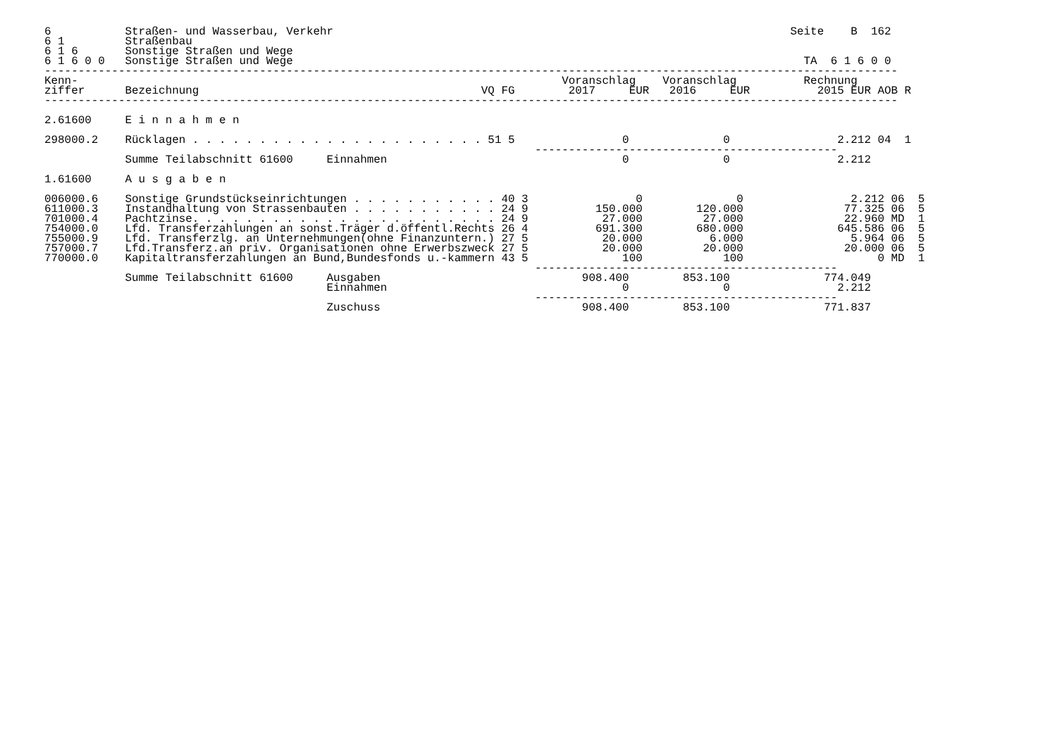6           Straßen- und Wasserbau, Verkehr                                                                    Seite    B  162
6 1         Straßenbau
6 1 6       Sonstige Straßen und Wege
6 1 6 0 0   Sonstige Straßen und Wege                                                                            TA  6 1 6 0 0
-------------------------------------------------------------------------------------------------------------------------------
Kenn-                                                                        Voranschlag    Voranschlag          Rechnung
ziffer      Bezeichnung                                          VQ FG        2017     EUR   2016     EUR          2015 EUR AOB R
-------------------------------------------------------------------------------------------------------------------------------

2.61600     E i n n a h m e n

298000.2    Rücklagen . . . . . . . . . . . . . . . . . . . . . . 51 5                0              0                2.212 04  1
                                                                         ---------------------------------------------
            Summe Teilabschnitt 61600     Einnahmen                                   0              0                2.212

1.61600     A u s g a b e n

006000.6    Sonstige Grundstückseinrichtungen . . . . . . . . . . . 40 3                0              0                2.212 06  5
611000.3    Instandhaltung von Strassenbauten . . . . . . . . . . . 24 9          150.000        120.000               77.325 06  5
701000.4    Pachtzinse. . . . . . . . . . . . . . . . . . . . . . . 24 9           27.000         27.000               22.960 MD  1
754000.0    Lfd. Transferzahlungen an sonst.Träger d.öffentl.Rechts 26 4          691.300        680.000              645.586 06  5
755000.9    Lfd. Transferzlg. an Unternehmungen(ohne Finanzuntern.) 27 5           20.000          6.000                5.964 06  5
757000.7    Lfd.Transferz.an priv. Organisationen ohne Erwerbszweck 27 5           20.000         20.000               20.000 06  5
770000.0    Kapitaltransferzahlungen an Bund,Bundesfonds u.-kammern 43 5              100            100                    0 MD  1
                                                                         ---------------------------------------------
            Summe Teilabschnitt 61600     Ausgaben                              908.400        853.100              774.049
                                          Einnahmen                                   0              0                2.212
                                                                         ---------------------------------------------
                                          Zuschuss                              908.400        853.100              771.837